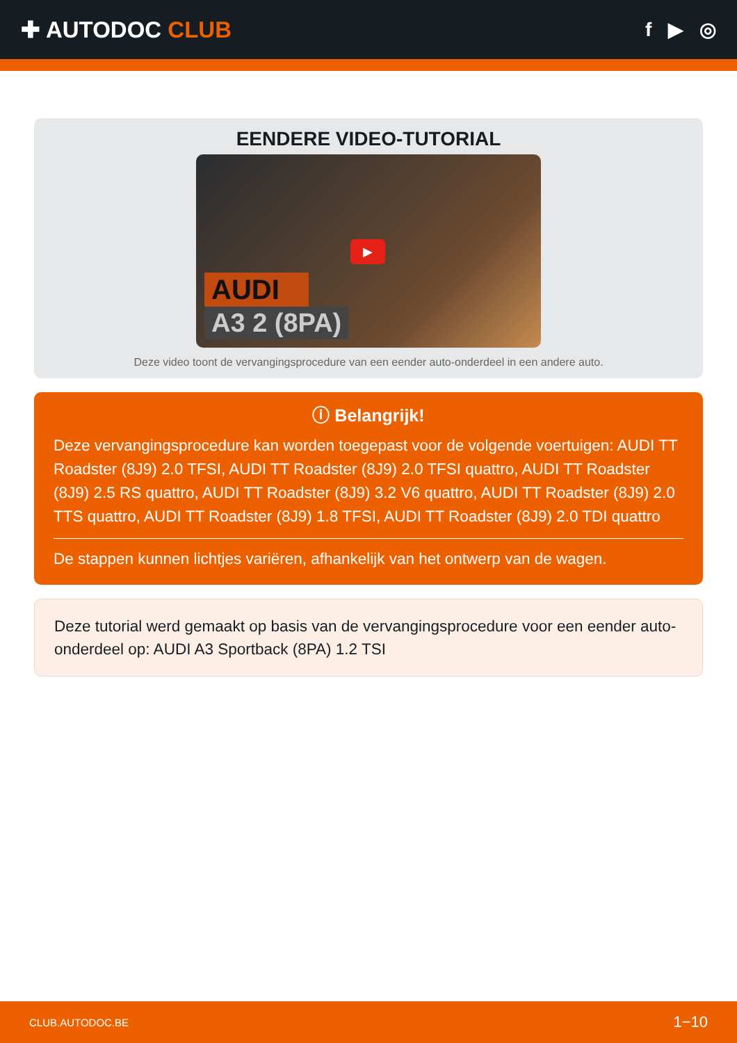✚ AUTODOC CLUB
f ▶ ◎
EENDERE VIDEO-TUTORIAL
▶
AUDI
A3 2 (8PA)
Deze video toont de vervangingsprocedure van een eender auto-onderdeel in een andere auto.
ⓘ Belangrijk!
Deze vervangingsprocedure kan worden toegepast voor de volgende voertuigen: AUDI TT Roadster (8J9) 2.0 TFSI, AUDI TT Roadster (8J9) 2.0 TFSI quattro, AUDI TT Roadster (8J9) 2.5 RS quattro, AUDI TT Roadster (8J9) 3.2 V6 quattro, AUDI TT Roadster (8J9) 2.0 TTS quattro, AUDI TT Roadster (8J9) 1.8 TFSI, AUDI TT Roadster (8J9) 2.0 TDI quattro
De stappen kunnen lichtjes variëren, afhankelijk van het ontwerp van de wagen.
Deze tutorial werd gemaakt op basis van de vervangingsprocedure voor een eender auto-onderdeel op: AUDI A3 Sportback (8PA) 1.2 TSI
CLUB.AUTODOC.BE 1−10